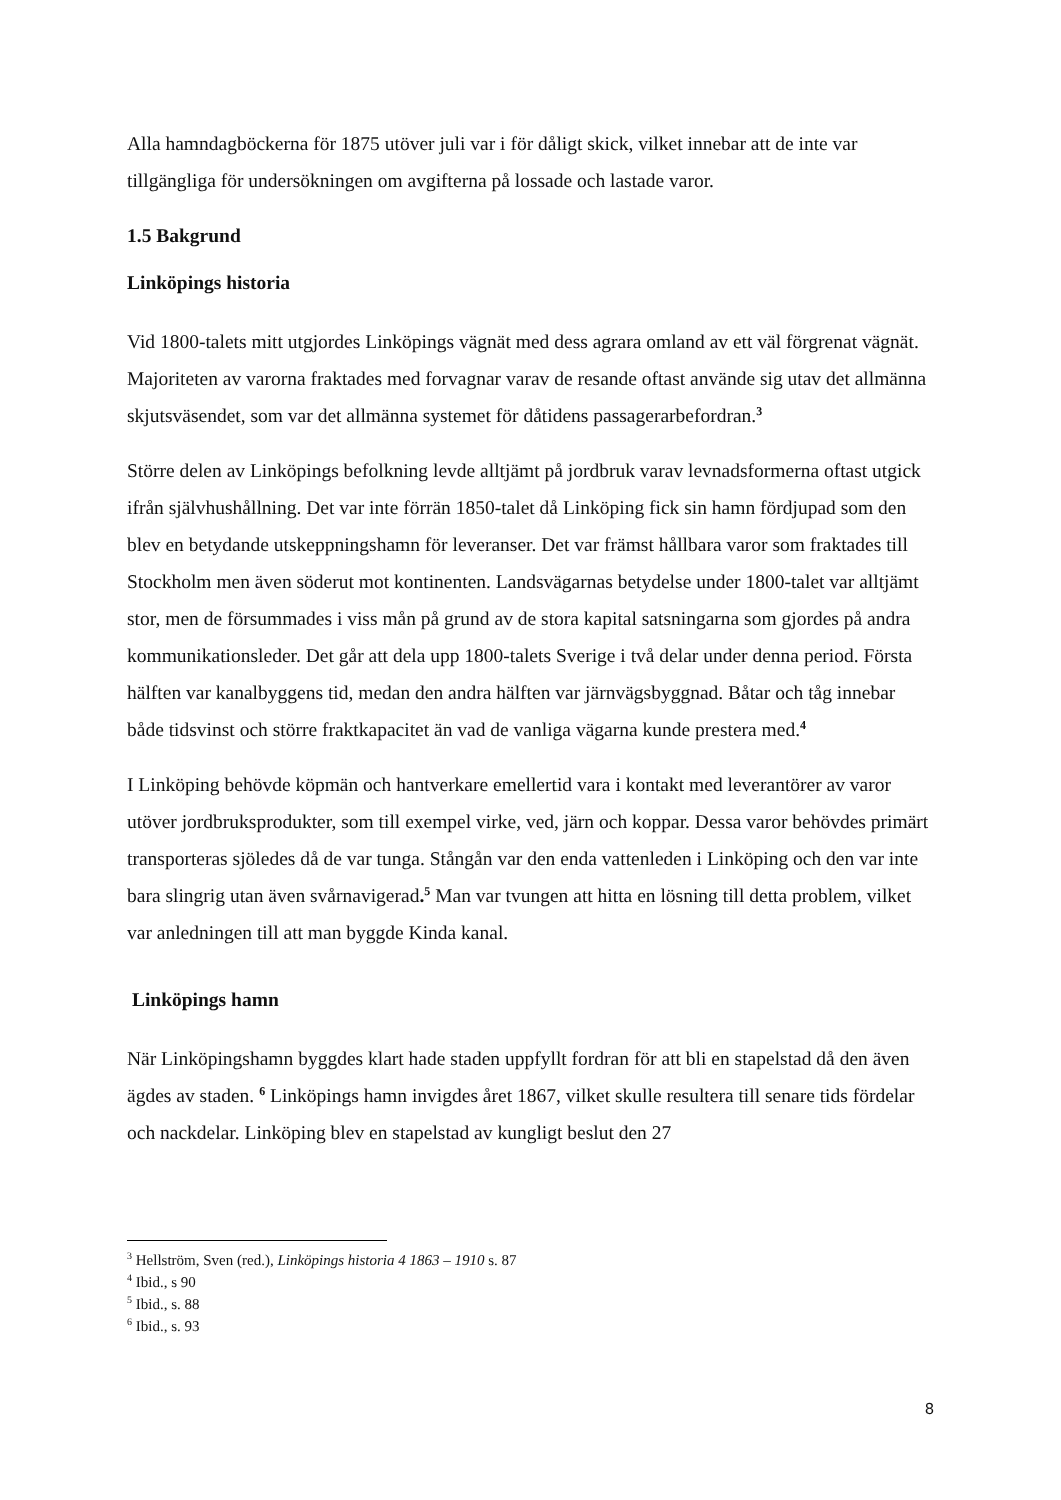Alla hamndagböckerna för 1875 utöver juli var i för dåligt skick, vilket innebar att de inte var tillgängliga för undersökningen om avgifterna på lossade och lastade varor.
1.5 Bakgrund
Linköpings historia
Vid 1800-talets mitt utgjordes Linköpings vägnät med dess agrara omland av ett väl förgrenat vägnät. Majoriteten av varorna fraktades med forvagnar varav de resande oftast använde sig utav det allmänna skjutsväsendet, som var det allmänna systemet för dåtidens passagerarbefordran.<sup>3</sup>
Större delen av Linköpings befolkning levde alltjämt på jordbruk varav levnadsformerna oftast utgick ifrån självhushållning. Det var inte förrän 1850-talet då Linköping fick sin hamn fördjupad som den blev en betydande utskeppningshamn för leveranser. Det var främst hållbara varor som fraktades till Stockholm men även söderut mot kontinenten. Landsvägarnas betydelse under 1800-talet var alltjämt stor, men de försummades i viss mån på grund av de stora kapital satsningarna som gjordes på andra kommunikationsleder. Det går att dela upp 1800-talets Sverige i två delar under denna period. Första hälften var kanalbyggens tid, medan den andra hälften var järnvägsbyggnad. Båtar och tåg innebar både tidsvinst och större fraktkapacitet än vad de vanliga vägarna kunde prestera med.<sup>4</sup>
I Linköping behövde köpmän och hantverkare emellertid vara i kontakt med leverantörer av varor utöver jordbruksprodukter, som till exempel virke, ved, järn och koppar. Dessa varor behövdes primärt transporteras sjöledes då de var tunga. Stångån var den enda vattenleden i Linköping och den var inte bara slingrig utan även svårnavigerad.<sup>5</sup> Man var tvungen att hitta en lösning till detta problem, vilket var anledningen till att man byggde Kinda kanal.
Linköpings hamn
När Linköpingshamn byggdes klart hade staden uppfyllt fordran för att bli en stapelstad då den även ägdes av staden. <sup>6</sup> Linköpings hamn invigdes året 1867, vilket skulle resultera till senare tids fördelar och nackdelar. Linköping blev en stapelstad av kungligt beslut den 27
<sup>3</sup> Hellström, Sven (red.), Linköpings historia 4 1863 – 1910 s. 87
<sup>4</sup> Ibid., s 90
<sup>5</sup> Ibid., s. 88
<sup>6</sup> Ibid., s. 93
8